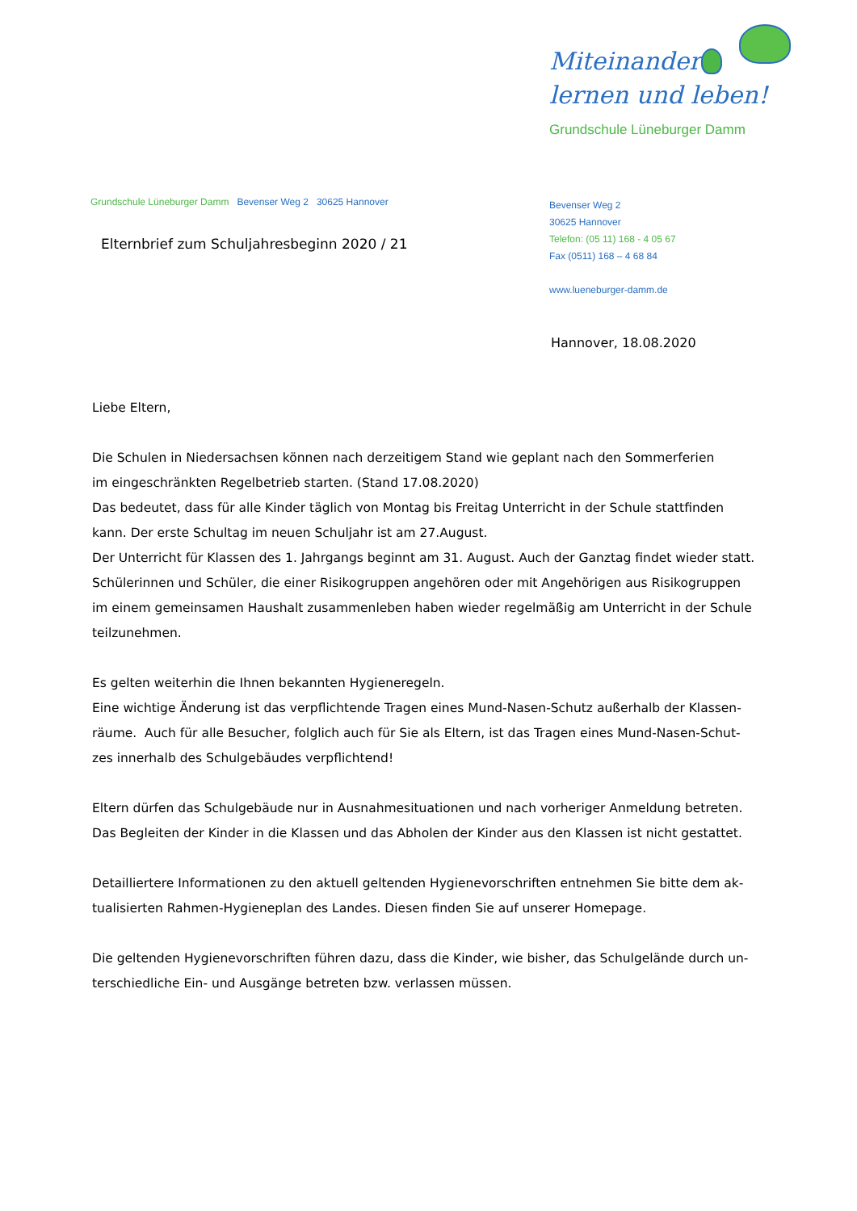Miteinander
lernen und leben!
Grundschule Lüneburger Damm
Grundschule Lüneburger Damm Bevenser Weg 2 30625 Hannover
Elternbrief zum Schuljahresbeginn 2020 / 21
Bevenser Weg 2
30625 Hannover
Telefon: (05 11) 168 - 4 05 67
Fax (0511) 168 – 4 68 84
www.lueneburger-damm.de
Hannover, 18.08.2020
Liebe Eltern,
Die Schulen in Niedersachsen können nach derzeitigem Stand wie geplant nach den Sommerferien
im eingeschränkten Regelbetrieb starten. (Stand 17.08.2020)
Das bedeutet, dass für alle Kinder täglich von Montag bis Freitag Unterricht in der Schule stattfinden
kann. Der erste Schultag im neuen Schuljahr ist am 27.August.
Der Unterricht für Klassen des 1. Jahrgangs beginnt am 31. August. Auch der Ganztag findet wieder statt.
Schülerinnen und Schüler, die einer Risikogruppen angehören oder mit Angehörigen aus Risikogruppen
im einem gemeinsamen Haushalt zusammenleben haben wieder regelmäßig am Unterricht in der Schule
teilzunehmen.
Es gelten weiterhin die Ihnen bekannten Hygieneregeln.
Eine wichtige Änderung ist das verpflichtende Tragen eines Mund-Nasen-Schutz außerhalb der Klassen-
räume. Auch für alle Besucher, folglich auch für Sie als Eltern, ist das Tragen eines Mund-Nasen-Schut-
zes innerhalb des Schulgebäudes verpflichtend!
Eltern dürfen das Schulgebäude nur in Ausnahmesituationen und nach vorheriger Anmeldung betreten.
Das Begleiten der Kinder in die Klassen und das Abholen der Kinder aus den Klassen ist nicht gestattet.
Detailliertere Informationen zu den aktuell geltenden Hygienevorschriften entnehmen Sie bitte dem ak-
tualisierten Rahmen-Hygieneplan des Landes. Diesen finden Sie auf unserer Homepage.
Die geltenden Hygienevorschriften führen dazu, dass die Kinder, wie bisher, das Schulgelände durch un-
terschiedliche Ein- und Ausgänge betreten bzw. verlassen müssen.